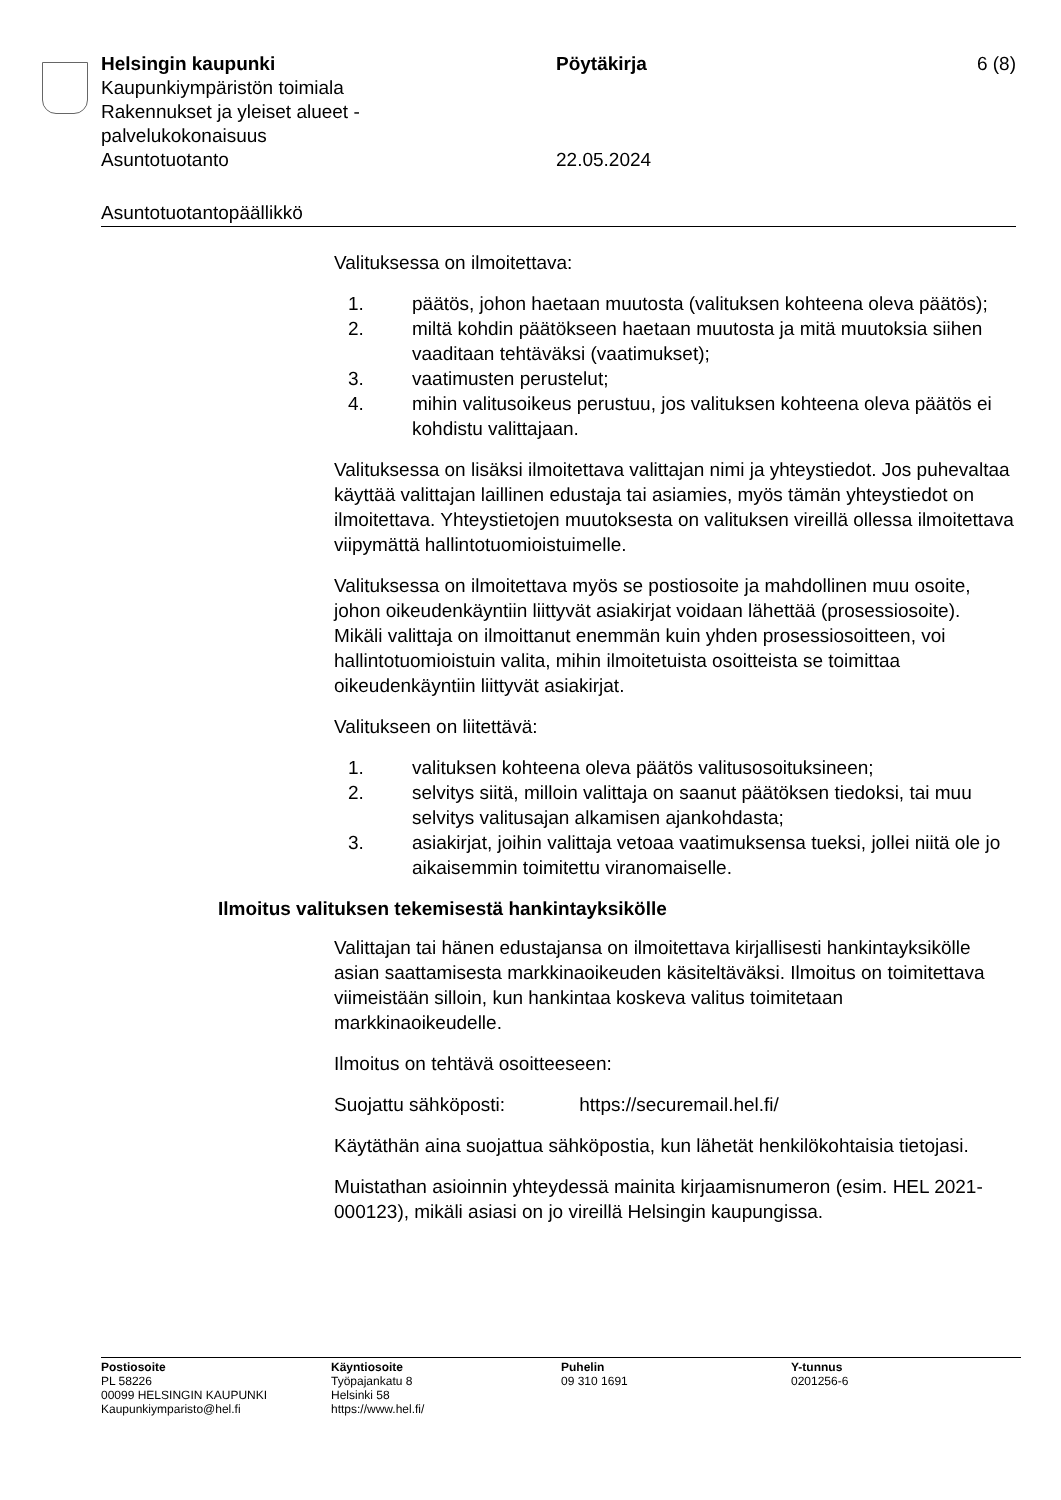Helsingin kaupunki Pöytäkirja 6 (8)
Kaupunkiympäristön toimiala
Rakennukset ja yleiset alueet -
palvelukokonaisuus
Asuntotuotanto 22.05.2024
Asuntotuotantopäällikkö
Valituksessa on ilmoitettava:
1. päätös, johon haetaan muutosta (valituksen kohteena oleva päätös);
2. miltä kohdin päätökseen haetaan muutosta ja mitä muutoksia siihen vaaditaan tehtäväksi (vaatimukset);
3. vaatimusten perustelut;
4. mihin valitusoikeus perustuu, jos valituksen kohteena oleva päätös ei kohdistu valittajaan.
Valituksessa on lisäksi ilmoitettava valittajan nimi ja yhteystiedot. Jos puhevaltaa käyttää valittajan laillinen edustaja tai asiamies, myös tämän yhteystiedot on ilmoitettava. Yhteystietojen muutoksesta on valituksen vireillä ollessa ilmoitettava viipymättä hallintotuomioistuimelle.
Valituksessa on ilmoitettava myös se postiosoite ja mahdollinen muu osoite, johon oikeudenkäyntiin liittyvät asiakirjat voidaan lähettää (prosessiosoite). Mikäli valittaja on ilmoittanut enemmän kuin yhden prosessiosoitteen, voi hallintotuomioistuin valita, mihin ilmoitetuista osoitteista se toimittaa oikeudenkäyntiin liittyvät asiakirjat.
Valitukseen on liitettävä:
1. valituksen kohteena oleva päätös valitusosoituksineen;
2. selvitys siitä, milloin valittaja on saanut päätöksen tiedoksi, tai muu selvitys valitusajan alkamisen ajankohdasta;
3. asiakirjat, joihin valittaja vetoaa vaatimuksensa tueksi, jollei niitä ole jo aikaisemmin toimitettu viranomaiselle.
Ilmoitus valituksen tekemisestä hankintayksikölle
Valittajan tai hänen edustajansa on ilmoitettava kirjallisesti hankintayksikölle asian saattamisesta markkinaoikeuden käsiteltäväksi. Ilmoitus on toimitettava viimeistään silloin, kun hankintaa koskeva valitus toimitetaan markkinaoikeudelle.
Ilmoitus on tehtävä osoitteeseen:
Suojattu sähköposti: https://securemail.hel.fi/
Käytäthän aina suojattua sähköpostia, kun lähetät henkilökohtaisia tietojasi.
Muistathan asioinnin yhteydessä mainita kirjaamisnumeron (esim. HEL 2021-000123), mikäli asiasi on jo vireillä Helsingin kaupungissa.
Postiosoite
PL 58226
00099 HELSINGIN KAUPUNKI
Kaupunkiymparisto@hel.fi
Käyntiosoite
Työpajankatu 8
Helsinki 58
https://www.hel.fi/
Puhelin
09 310 1691
Y-tunnus
0201256-6